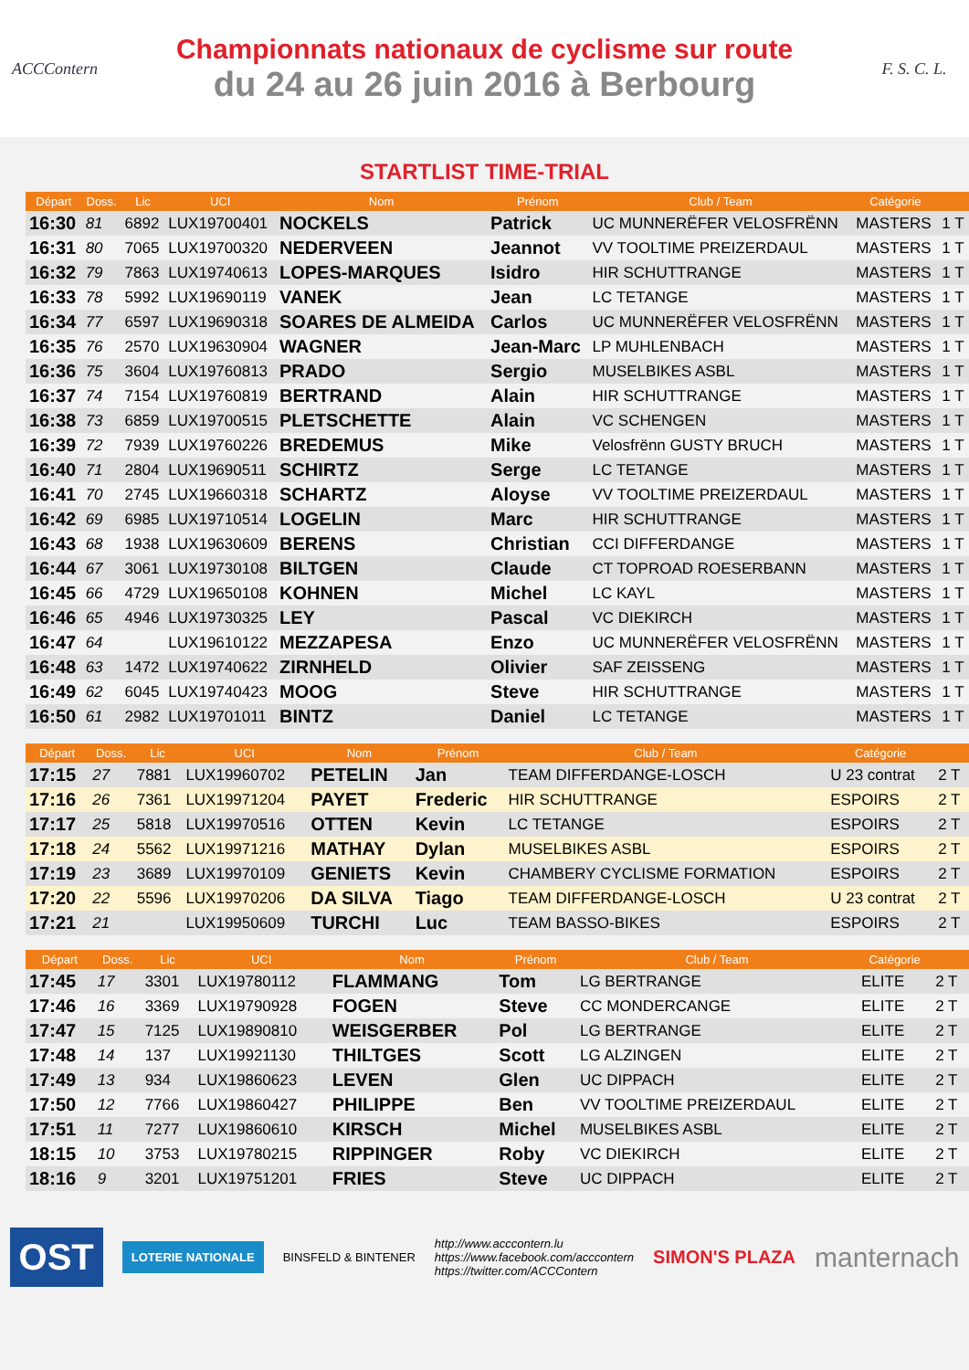ACCContern
Championnats nationaux de cyclisme sur route
du 24 au 26 juin 2016 à Berbourg
F. S. C. L.
STARTLIST TIME-TRIAL
| Départ | Doss. | Lic | UCI | Nom | Prénom | Club / Team | Catégorie | |
| --- | --- | --- | --- | --- | --- | --- | --- | --- |
| 16:30 | 81 | 6892 | LUX19700401 | NOCKELS | Patrick | UC MUNNERËFER VELOSFRËNN | MASTERS | 1 T |
| 16:31 | 80 | 7065 | LUX19700320 | NEDERVEEN | Jeannot | VV TOOLTIME PREIZERDAUL | MASTERS | 1 T |
| 16:32 | 79 | 7863 | LUX19740613 | LOPES-MARQUES | Isidro | HIR SCHUTTRANGE | MASTERS | 1 T |
| 16:33 | 78 | 5992 | LUX19690119 | VANEK | Jean | LC TETANGE | MASTERS | 1 T |
| 16:34 | 77 | 6597 | LUX19690318 | SOARES DE ALMEIDA | Carlos | UC MUNNERËFER VELOSFRËNN | MASTERS | 1 T |
| 16:35 | 76 | 2570 | LUX19630904 | WAGNER | Jean-Marc | LP MUHLENBACH | MASTERS | 1 T |
| 16:36 | 75 | 3604 | LUX19760813 | PRADO | Sergio | MUSELBIKES ASBL | MASTERS | 1 T |
| 16:37 | 74 | 7154 | LUX19760819 | BERTRAND | Alain | HIR SCHUTTRANGE | MASTERS | 1 T |
| 16:38 | 73 | 6859 | LUX19700515 | PLETSCHETTE | Alain | VC SCHENGEN | MASTERS | 1 T |
| 16:39 | 72 | 7939 | LUX19760226 | BREDEMUS | Mike | Velosfrënn GUSTY BRUCH | MASTERS | 1 T |
| 16:40 | 71 | 2804 | LUX19690511 | SCHIRTZ | Serge | LC TETANGE | MASTERS | 1 T |
| 16:41 | 70 | 2745 | LUX19660318 | SCHARTZ | Aloyse | VV TOOLTIME PREIZERDAUL | MASTERS | 1 T |
| 16:42 | 69 | 6985 | LUX19710514 | LOGELIN | Marc | HIR SCHUTTRANGE | MASTERS | 1 T |
| 16:43 | 68 | 1938 | LUX19630609 | BERENS | Christian | CCI DIFFERDANGE | MASTERS | 1 T |
| 16:44 | 67 | 3061 | LUX19730108 | BILTGEN | Claude | CT TOPROAD ROESERBANN | MASTERS | 1 T |
| 16:45 | 66 | 4729 | LUX19650108 | KOHNEN | Michel | LC KAYL | MASTERS | 1 T |
| 16:46 | 65 | 4946 | LUX19730325 | LEY | Pascal | VC DIEKIRCH | MASTERS | 1 T |
| 16:47 | 64 | | LUX19610122 | MEZZAPESA | Enzo | UC MUNNERËFER VELOSFRËNN | MASTERS | 1 T |
| 16:48 | 63 | 1472 | LUX19740622 | ZIRNHELD | Olivier | SAF ZEISSENG | MASTERS | 1 T |
| 16:49 | 62 | 6045 | LUX19740423 | MOOG | Steve | HIR SCHUTTRANGE | MASTERS | 1 T |
| 16:50 | 61 | 2982 | LUX19701011 | BINTZ | Daniel | LC TETANGE | MASTERS | 1 T |
| Départ | Doss. | Lic | UCI | Nom | Prénom | Club / Team | Catégorie | |
| --- | --- | --- | --- | --- | --- | --- | --- | --- |
| 17:15 | 27 | 7881 | LUX19960702 | PETELIN | Jan | TEAM DIFFERDANGE-LOSCH | U 23 contrat | 2 T |
| 17:16 | 26 | 7361 | LUX19971204 | PAYET | Frederic | HIR SCHUTTRANGE | ESPOIRS | 2 T |
| 17:17 | 25 | 5818 | LUX19970516 | OTTEN | Kevin | LC TETANGE | ESPOIRS | 2 T |
| 17:18 | 24 | 5562 | LUX19971216 | MATHAY | Dylan | MUSELBIKES ASBL | ESPOIRS | 2 T |
| 17:19 | 23 | 3689 | LUX19970109 | GENIETS | Kevin | CHAMBERY CYCLISME FORMATION | ESPOIRS | 2 T |
| 17:20 | 22 | 5596 | LUX19970206 | DA SILVA | Tiago | TEAM DIFFERDANGE-LOSCH | U 23 contrat | 2 T |
| 17:21 | 21 | | LUX19950609 | TURCHI | Luc | TEAM BASSO-BIKES | ESPOIRS | 2 T |
| Départ | Doss. | Lic | UCI | Nom | Prénom | Club / Team | Catégorie | |
| --- | --- | --- | --- | --- | --- | --- | --- | --- |
| 17:45 | 17 | 3301 | LUX19780112 | FLAMMANG | Tom | LG BERTRANGE | ELITE | 2 T |
| 17:46 | 16 | 3369 | LUX19790928 | FOGEN | Steve | CC MONDERCANGE | ELITE | 2 T |
| 17:47 | 15 | 7125 | LUX19890810 | WEISGERBER | Pol | LG BERTRANGE | ELITE | 2 T |
| 17:48 | 14 | 137 | LUX19921130 | THILTGES | Scott | LG ALZINGEN | ELITE | 2 T |
| 17:49 | 13 | 934 | LUX19860623 | LEVEN | Glen | UC DIPPACH | ELITE | 2 T |
| 17:50 | 12 | 7766 | LUX19860427 | PHILIPPE | Ben | VV TOOLTIME PREIZERDAUL | ELITE | 2 T |
| 17:51 | 11 | 7277 | LUX19860610 | KIRSCH | Michel | MUSELBIKES ASBL | ELITE | 2 T |
| 18:15 | 10 | 3753 | LUX19780215 | RIPPINGER | Roby | VC DIEKIRCH | ELITE | 2 T |
| 18:16 | 9 | 3201 | LUX19751201 | FRIES | Steve | UC DIPPACH | ELITE | 2 T |
OST
LOTERIE NATIONALE
BINSFELD & BINTENER
http://www.acccontern.lu
https://www.facebook.com/acccontern
https://twitter.com/ACCContern
SIMON'S PLAZA
manternach